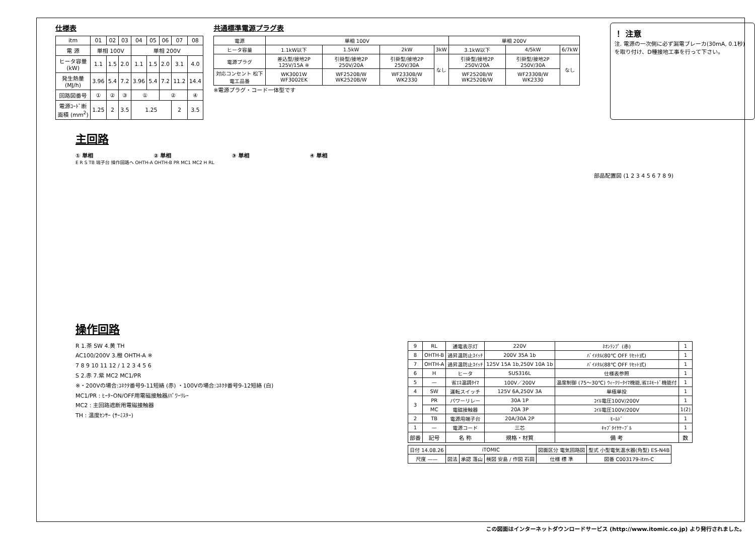仕様表
| itm | 01 | 02 | 03 | 04 | 05 | 06 | 07 | 08 |
| 電 源 | 単相 100V | | | 単相 200V | | | | |
| ヒータ容量(kW) | 1.1 | 1.5 | 2.0 | 1.1 | 1.5 | 2.0 | 3.1 | 4.0 |
| 発生熱量(MJ/h) | 3.96 | 5.4 | 7.2 | 3.96 | 5.4 | 7.2 | 11.2 | 14.4 |
| 回路図番号 | ① | ② | ③ | ① | | ② | | ④ |
| 電源ｺｰﾄﾞ断面積 (mm<sup>2</sup>) | 1.25 | 2 | 3.5 | 1.25 | | | 2 | 3.5 |
共通標準電源プラグ表
| 電源 | 単相 100V | | | | 単相 200V | | |
| ヒータ容量 | 1.1kW以下 | 1.5kW | 2kW | 3kW | 3.1kW以下 | 4/5kW | 6/7kW |
| 電源プラグ | 差込型/接地2P 125V/15A ※ | 引掛型/接地2P 250V/20A | 引掛型/接地2P 250V/30A | なし | 引掛型/接地2P 250V/20A | 引掛型/接地2P 250V/30A | なし |
| 対応コンセント 松下電工品番 | WK3001W WF3002EK | WF2520B/W WK2520B/W | WF2330B/W WK2330 | | WF2520B/W WK2520B/W | WF2330B/W WK2330 | |
※電源プラグ・コード一体型です
！ 注意
注. 電源の一次側に必ず漏電ブレーカ(30mA, 0.1秒)を取り付け、D種接地工事を行って下さい。
主回路
① 単相 ② 単相 ③ 単相 ④ 単相
E R S TB 端子台 操作回路へ OHTH-A OHTH-B PR MC1 MC2 H RL
部品配置図 (1 2 3 4 5 6 7 8 9)
操作回路
R 1.茶 SW 4.黄 TH
AC100/200V 3.橙 OHTH-A ※
7 8 9 10 11 12 / 1 2 3 4 5 6
S 2.赤 7.紫 MC2 MC1/PR
※・200Vの場合:ｺﾈｸﾀ番号9-11短絡 (赤) ・100Vの場合:ｺﾈｸﾀ番号9-12短絡 (白)
MC1/PR : ﾋｰﾀｰON/OFF用電磁接触器/ﾊﾟﾜｰﾘﾚｰ
MC2 : 主回路遮断用電磁接触器
TH : 温度ｾﾝｻｰ (ｻｰﾐｽﾀｰ)
| 9 | RL | 通電表示灯 | 220V | ﾈｵﾝﾗﾝﾌﾟ (赤) | 1 |
| 8 | OHTH-B | 過昇温防止ｽｲｯﾁ | 200V 35A 1b | ﾊﾞｲﾒﾀﾙ(80℃ OFF ﾘｾｯﾄ式) | 1 |
| 7 | OHTH-A | 過昇温防止ｽｲｯﾁ | 125V 15A 1b,250V 10A 1b | ﾊﾞｲﾒﾀﾙ(88℃ OFF ﾘｾｯﾄ式) | 1 |
| 6 | H | ヒータ | SUS316L | 仕様表参照 | 1 |
| 5 | — | 省ｴﾈ温調ﾀｲﾏ | 100V／200V | 温度制御 (75〜30℃) ｳｨｰｸﾘｰﾀｲﾏ機能,省ｴﾈﾓｰﾄﾞ機能付 | 1 |
| 4 | SW | 運転スイッチ | 125V 6A,250V 3A | 単極単投 | 1 |
| 3 | PR | パワーリレー | 30A 1P | ｺｲﾙ電圧100V/200V | 1 |
| | MC | 電磁接触器 | 20A 3P | ｺｲﾙ電圧100V/200V | 1(2) |
| 2 | TB | 電源用端子台 | 20A/30A 2P | ﾓｰﾙﾄﾞ | 1 |
| 1 | — | 電源コード | 三芯 | ｷｬﾌﾞﾀｲﾔｹｰﾌﾞﾙ | 1 |
| 部番 | 記号 | 名 称 | 規格・材質 | 備 考 | 数 |
| 日付 14.08.26 | iTOMIC | | | 図面区分 電気回路図 | 型式 小型電気温水器(角型) ES-N4B |
| 尺度 —— | 図法 | 承認 落山 | 検図 安島 / 作図 石田 | 仕様 標 準 | 図番 C003179-itm-C |
この図面はインターネットダウンロードサービス (http://www.itomic.co.jp) より発行されました。